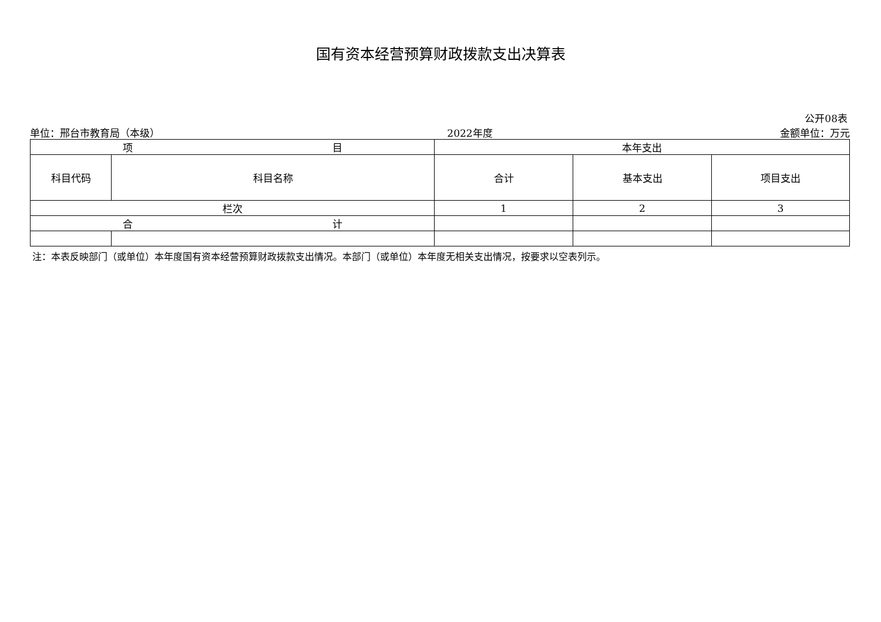国有资本经营预算财政拨款支出决算表
公开08表
单位：邢台市教育局（本级） 2022年度 金额单位：万元
| 项 目 | | 本年支出 | | |
| --- | --- | --- | --- | --- |
| 科目代码 | 科目名称 | 合计 | 基本支出 | 项目支出 |
| 栏次 | | 1 | 2 | 3 |
| 合 计 | | | | |
注：本表反映部门（或单位）本年度国有资本经营预算财政拨款支出情况。本部门（或单位）本年度无相关支出情况，按要求以空表列示。